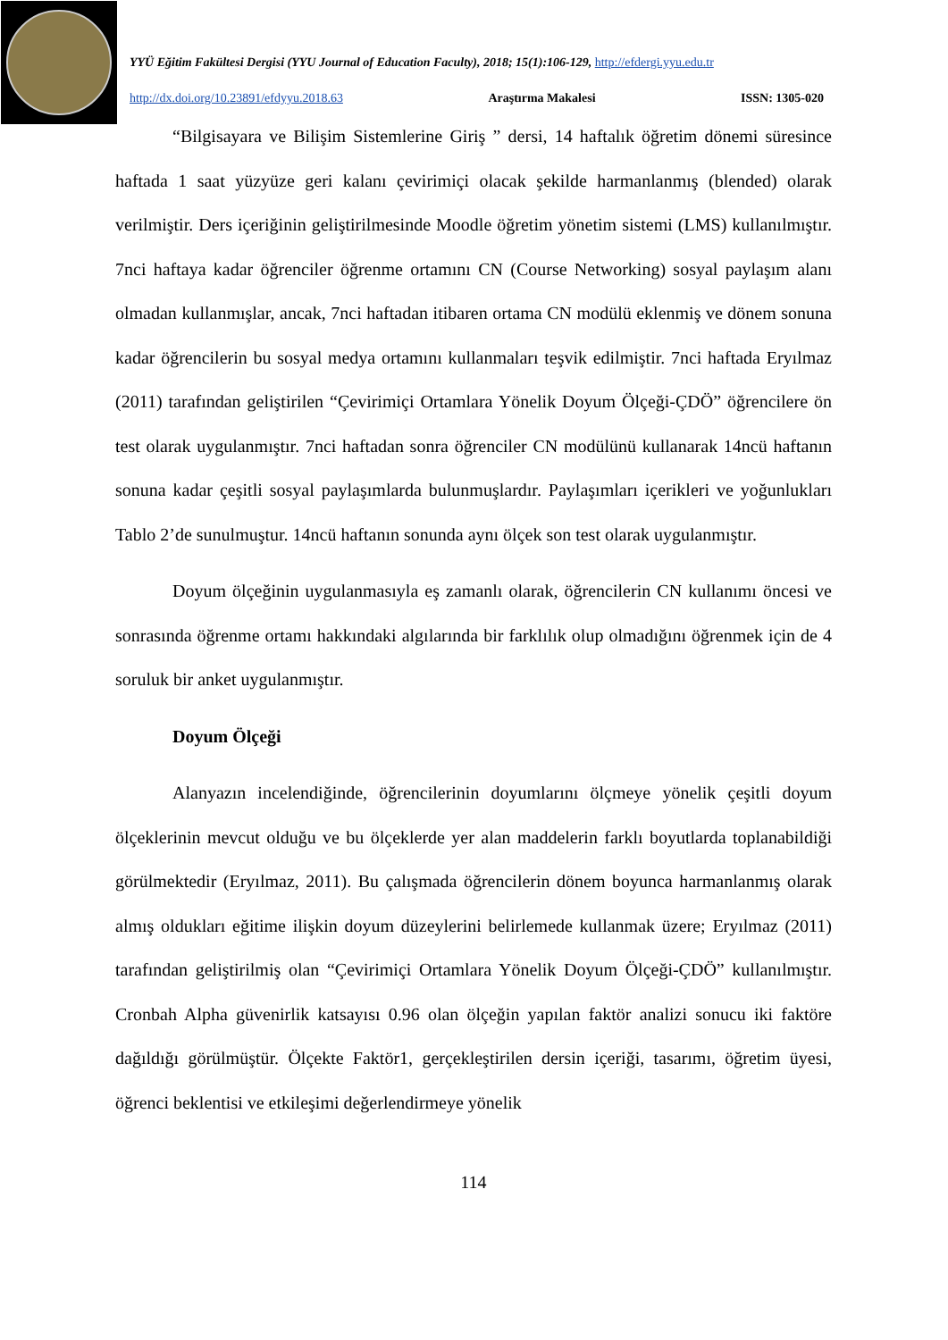YYÜ Eğitim Fakültesi Dergisi (YYU Journal of Education Faculty), 2018; 15(1):106-129, http://efdergi.yyu.edu.tr
http://dx.doi.org/10.23891/efdyyu.2018.63 Araştırma Makalesi ISSN: 1305-020
“Bilgisayara ve Bilişim Sistemlerine Giriş ” dersi, 14 haftalık öğretim dönemi süresince haftada 1 saat yüzyüze geri kalanı çevirimiçi olacak şekilde harmanlanmış (blended) olarak verilmiştir. Ders içeriğinin geliştirilmesinde Moodle öğretim yönetim sistemi (LMS) kullanılmıştır. 7nci haftaya kadar öğrenciler öğrenme ortamını CN (Course Networking) sosyal paylaşım alanı olmadan kullanmışlar, ancak, 7nci haftadan itibaren ortama CN modülü eklenmiş ve dönem sonuna kadar öğrencilerin bu sosyal medya ortamını kullanmaları teşvik edilmiştir. 7nci haftada Eryılmaz (2011) tarafından geliştirilen “Çevirimiçi Ortamlara Yönelik Doyum Ölçeği-ÇDÖ” öğrencilere ön test olarak uygulanmıştır. 7nci haftadan sonra öğrenciler CN modülünü kullanarak 14ncü haftanın sonuna kadar çeşitli sosyal paylaşımlarda bulunmuşlardır. Paylaşımları içerikleri ve yoğunlukları Tablo 2’de sunulmuştur. 14ncü haftanın sonunda aynı ölçek son test olarak uygulanmıştır.
Doyum ölçeğinin uygulanmasıyla eş zamanlı olarak, öğrencilerin CN kullanımı öncesi ve sonrasında öğrenme ortamı hakkındaki algılarında bir farklılık olup olmadığını öğrenmek için de 4 soruluk bir anket uygulanmıştır.
Doyum Ölçeği
Alanyazın incelendiğinde, öğrencilerinin doyumlarını ölçmeye yönelik çeşitli doyum ölçeklerinin mevcut olduğu ve bu ölçeklerde yer alan maddelerin farklı boyutlarda toplanabildiği görülmektedir (Eryılmaz, 2011). Bu çalışmada öğrencilerin dönem boyunca harmanlanmış olarak almış oldukları eğitime ilişkin doyum düzeylerini belirlemede kullanmak üzere; Eryılmaz (2011) tarafından geliştirilmiş olan “Çevirimiçi Ortamlara Yönelik Doyum Ölçeği-ÇDÖ” kullanılmıştır. Cronbah Alpha güvenirlik katsayısı 0.96 olan ölçeğin yapılan faktör analizi sonucu iki faktöre dağıldığı görülmüştür. Ölçekte Faktör1, gerçekleştirilen dersin içeriği, tasarımı, öğretim üyesi, öğrenci beklentisi ve etkileşimi değerlendirmeye yönelik
114